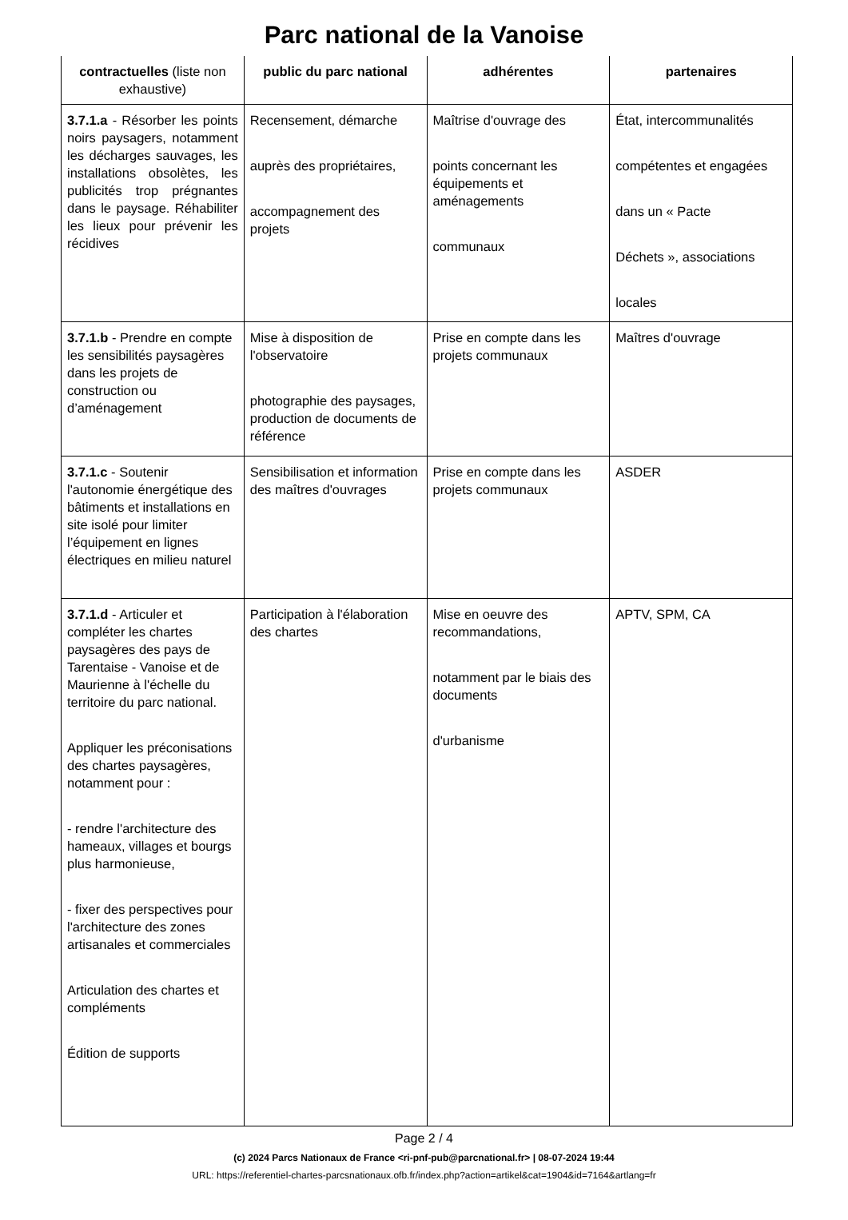Parc national de la Vanoise
| contractuelles (liste non exhaustive) | public du parc national | adhérentes | partenaires |
| --- | --- | --- | --- |
| 3.7.1.a - Résorber les points noirs paysagers, notamment les décharges sauvages, les installations obsolètes, les publicités trop prégnantes dans le paysage. Réhabiliter les lieux pour prévenir les récidives | Recensement, démarche auprès des propriétaires, accompagnement des projets | Maîtrise d'ouvrage des points concernant les équipements et aménagements communaux | État, intercommunalités compétentes et engagées dans un « Pacte Déchets », associations locales |
| 3.7.1.b - Prendre en compte les sensibilités paysagères dans les projets de construction ou d’aménagement | Mise à disposition de l'observatoire photographie des paysages, production de documents de référence | Prise en compte dans les projets communaux | Maîtres d'ouvrage |
| 3.7.1.c - Soutenir l'autonomie énergétique des bâtiments et installations en site isolé pour limiter l’équipement en lignes électriques en milieu naturel | Sensibilisation et information des maîtres d'ouvrages | Prise en compte dans les projets communaux | ASDER |
| 3.7.1.d - Articuler et compléter les chartes paysagères des pays de Tarentaise - Vanoise et de Maurienne à l'échelle du territoire du parc national. Appliquer les préconisations des chartes paysagères, notamment pour : - rendre l'architecture des hameaux, villages et bourgs plus harmonieuse, - fixer des perspectives pour l'architecture des zones artisanales et commerciales Articulation des chartes et compléments Édition de supports | Participation à l'élaboration des chartes | Mise en oeuvre des recommandations, notamment par le biais des documents d'urbanisme | APTV, SPM, CA |
Page 2 / 4
(c) 2024 Parcs Nationaux de France <ri-pnf-pub@parcnational.fr> | 08-07-2024 19:44
URL: https://referentiel-chartes-parcsnationaux.ofb.fr/index.php?action=artikel&cat=1904&id=7164&artlang=fr